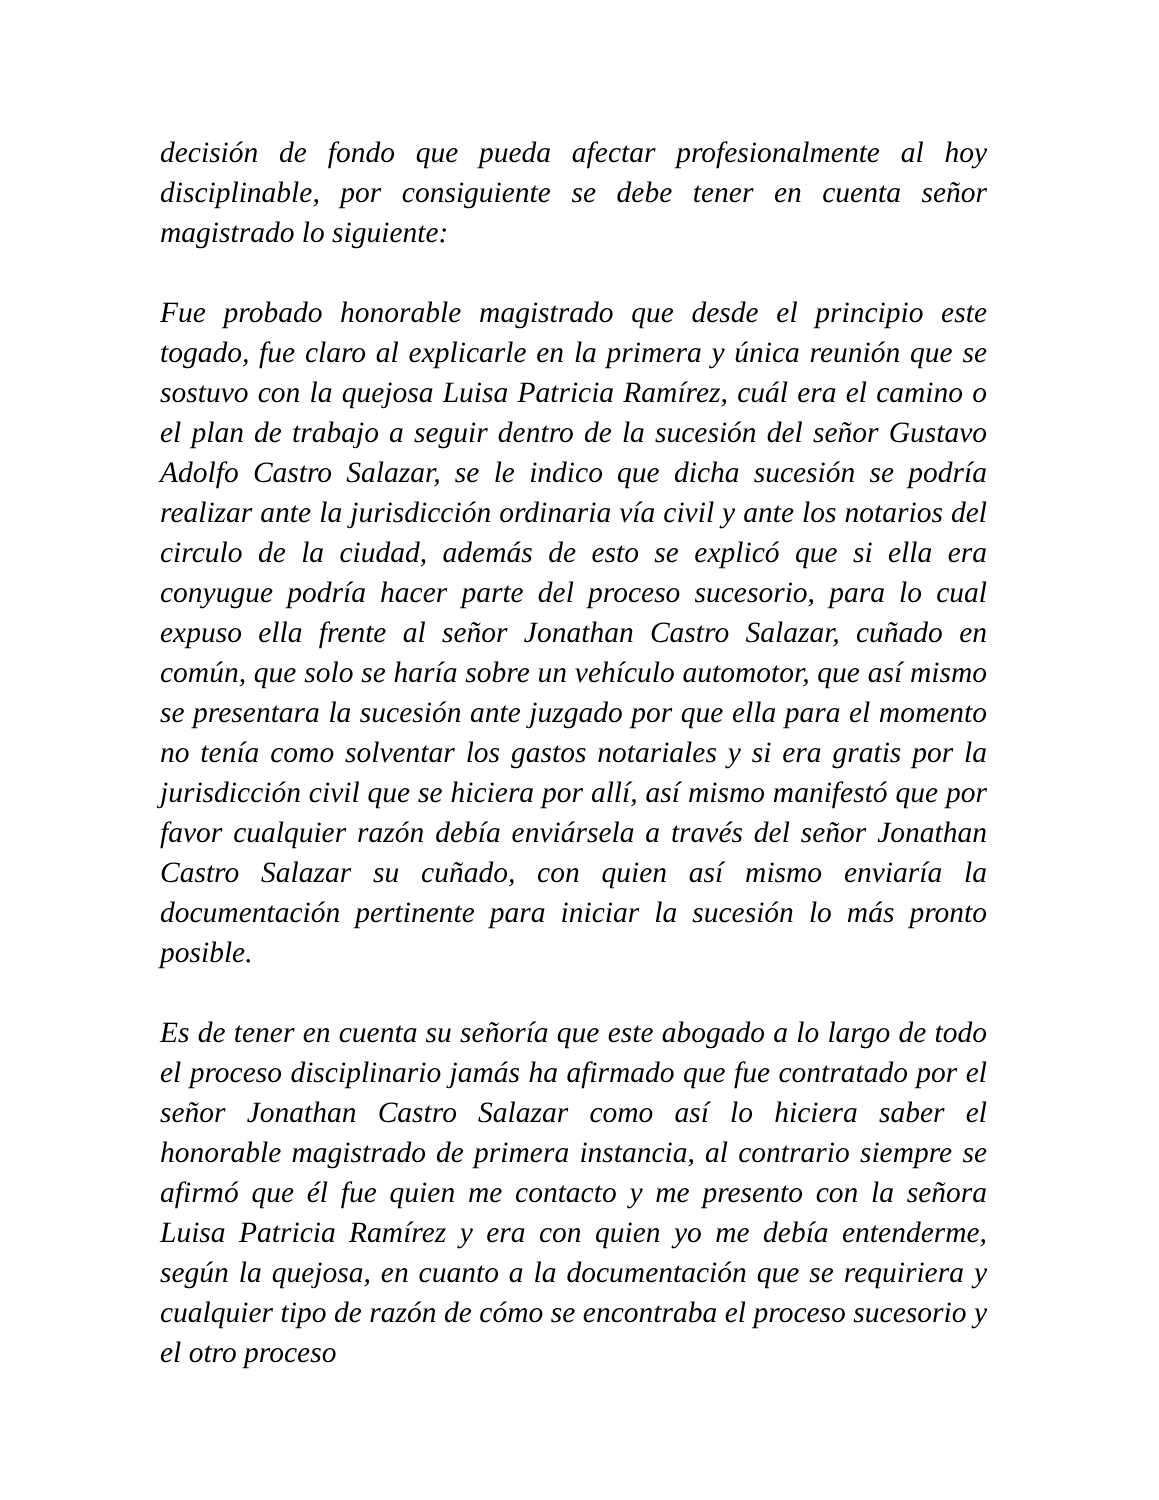decisión de fondo que pueda afectar profesionalmente al hoy disciplinable, por consiguiente se debe tener en cuenta señor magistrado lo siguiente:
Fue probado honorable magistrado que desde el principio este togado, fue claro al explicarle en la primera y única reunión que se sostuvo con la quejosa Luisa Patricia Ramírez, cuál era el camino o el plan de trabajo a seguir dentro de la sucesión del señor Gustavo Adolfo Castro Salazar, se le indico que dicha sucesión se podría realizar ante la jurisdicción ordinaria vía civil y ante los notarios del circulo de la ciudad, además de esto se explicó que si ella era conyugue podría hacer parte del proceso sucesorio, para lo cual expuso ella frente al señor Jonathan Castro Salazar, cuñado en común, que solo se haría sobre un vehículo automotor, que así mismo se presentara la sucesión ante juzgado por que ella para el momento no tenía como solventar los gastos notariales y si era gratis por la jurisdicción civil que se hiciera por allí, así mismo manifestó que por favor cualquier razón debía enviársela a través del señor Jonathan Castro Salazar su cuñado, con quien así mismo enviaría la documentación pertinente para iniciar la sucesión lo más pronto posible.
Es de tener en cuenta su señoría que este abogado a lo largo de todo el proceso disciplinario jamás ha afirmado que fue contratado por el señor Jonathan Castro Salazar como así lo hiciera saber el honorable magistrado de primera instancia, al contrario siempre se afirmó que él fue quien me contacto y me presento con la señora Luisa Patricia Ramírez y era con quien yo me debía entenderme, según la quejosa, en cuanto a la documentación que se requiriera y cualquier tipo de razón de cómo se encontraba el proceso sucesorio y el otro proceso